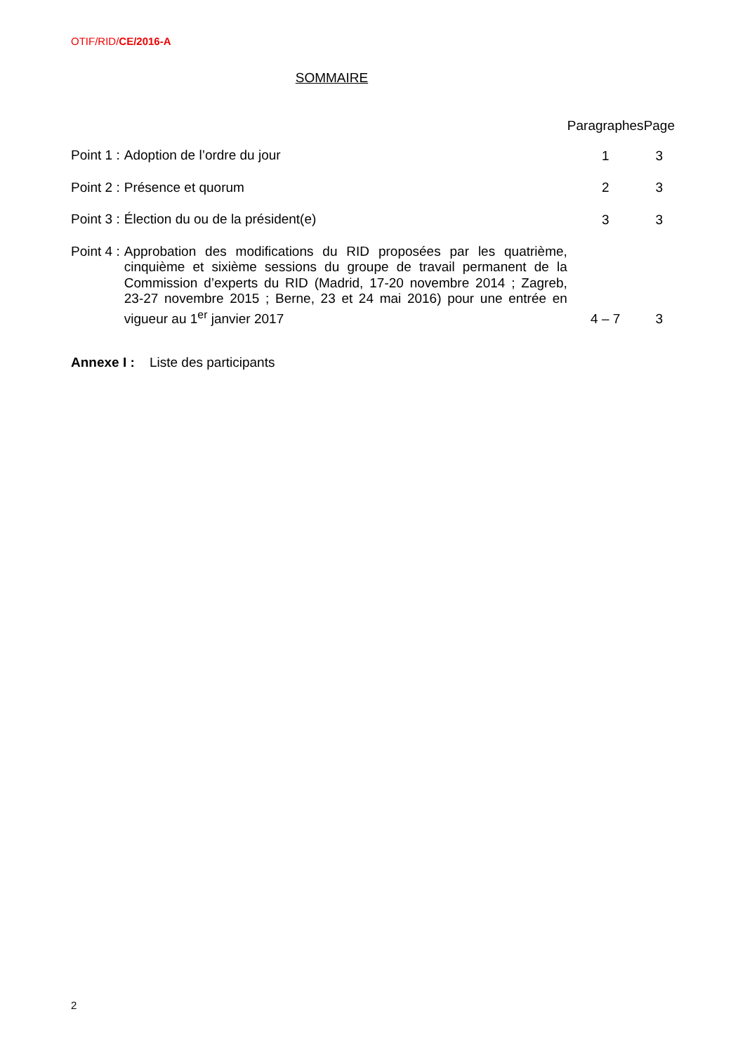OTIF/RID/CE/2016-A
SOMMAIRE
| | | Paragraphes | Page |
| --- | --- | --- | --- |
| Point 1 : | Adoption de l’ordre du jour | 1 | 3 |
| Point 2 : | Présence et quorum | 2 | 3 |
| Point 3 : | Élection du ou de la président(e) | 3 | 3 |
| Point 4 : | Approbation des modifications du RID proposées par les quatrième, cinquième et sixième sessions du groupe de travail permanent de la Commission d’experts du RID (Madrid, 17-20 novembre 2014 ; Zagreb, 23-27 novembre 2015 ; Berne, 23 et 24 mai 2016) pour une entrée en vigueur au 1<sup>er</sup> janvier 2017 | 4 – 7 | 3 |
Annexe I : Liste des participants
2